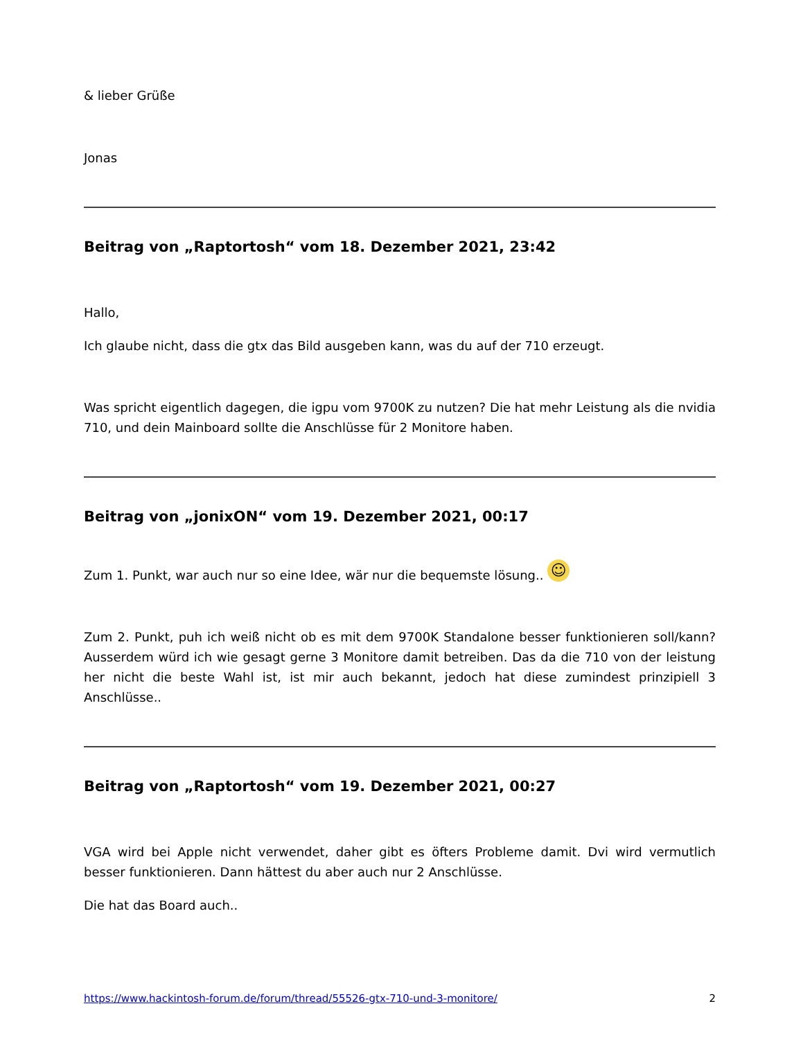& lieber Grüße
Jonas
Beitrag von „Raptortosh“ vom 18. Dezember 2021, 23:42
Hallo,
Ich glaube nicht, dass die gtx das Bild ausgeben kann, was du auf der 710 erzeugt.
Was spricht eigentlich dagegen, die igpu vom 9700K zu nutzen? Die hat mehr Leistung als die nvidia 710, und dein Mainboard sollte die Anschlüsse für 2 Monitore haben.
Beitrag von „jonixON“ vom 19. Dezember 2021, 00:17
Zum 1. Punkt, war auch nur so eine Idee, wär nur die bequemste lösung.. ☺
Zum 2. Punkt, puh ich weiß nicht ob es mit dem 9700K Standalone besser funktionieren soll/kann? Ausserdem würd ich wie gesagt gerne 3 Monitore damit betreiben. Das da die 710 von der leistung her nicht die beste Wahl ist, ist mir auch bekannt, jedoch hat diese zumindest prinzipiell 3 Anschlüsse..
Beitrag von „Raptortosh“ vom 19. Dezember 2021, 00:27
VGA wird bei Apple nicht verwendet, daher gibt es öfters Probleme damit. Dvi wird vermutlich besser funktionieren. Dann hättest du aber auch nur 2 Anschlüsse.
Die hat das Board auch..
https://www.hackintosh-forum.de/forum/thread/55526-gtx-710-und-3-monitore/ 2